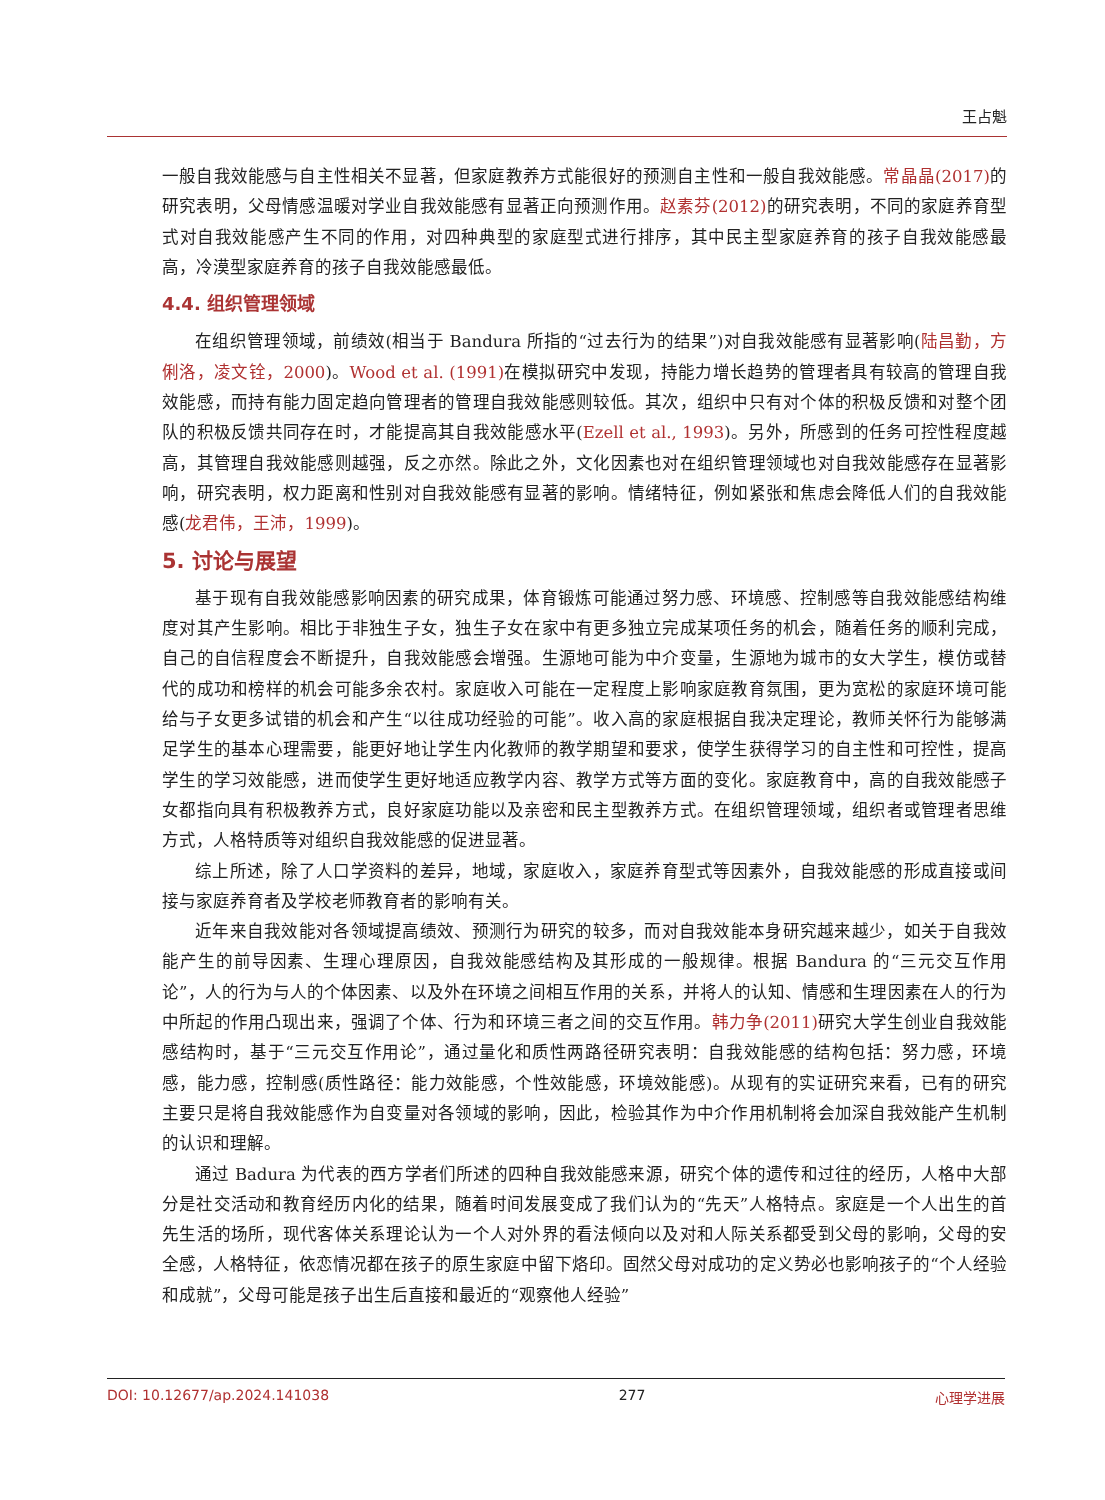王占魁
一般自我效能感与自主性相关不显著，但家庭教养方式能很好的预测自主性和一般自我效能感。常晶晶(2017) 的研究表明，父母情感温暖对学业自我效能感有显著正向预测作用。赵素芬(2012) 的研究表明，不同的家庭养育型式对自我效能感产生不同的作用，对四种典型的家庭型式进行排序，其中民主型家庭养育的孩子自我效能感最高，冷漠型家庭养育的孩子自我效能感最低。
4.4. 组织管理领域
在组织管理领域，前绩效(相当于 Bandura 所指的“过去行为的结果”)对自我效能感有显著影响(陆昌勤，方俐洛，凌文铨，2000)。Wood et al. (1991) 在模拟研究中发现，持能力增长趋势的管理者具有较高的管理自我效能感，而持有能力固定趋向管理者的管理自我效能感则较低。其次，组织中只有对个体的积极反馈和对整个团队的积极反馈共同存在时，才能提高其自我效能感水平(Ezell et al., 1993)。另外，所感到的任务可控性程度越高，其管理自我效能感则越强，反之亦然。除此之外，文化因素也对在组织管理领域也对自我效能感存在显著影响，研究表明，权力距离和性别对自我效能感有显著的影响。情绪特征，例如紧张和焦虑会降低人们的自我效能感(龙君伟，王沛，1999)。
5. 讨论与展望
基于现有自我效能感影响因素的研究成果，体育锻炼可能通过努力感、环境感、控制感等自我效能感结构维度对其产生影响。相比于非独生子女，独生子女在家中有更多独立完成某项任务的机会，随着任务的顺利完成，自己的自信程度会不断提升，自我效能感会增强。生源地可能为中介变量，生源地为城市的女大学生，模仿或替代的成功和榜样的机会可能多余农村。家庭收入可能在一定程度上影响家庭教育氛围，更为宽松的家庭环境可能给与子女更多试错的机会和产生“以往成功经验的可能”。收入高的家庭根据自我决定理论，教师关怀行为能够满足学生的基本心理需要，能更好地让学生内化教师的教学期望和要求，使学生获得学习的自主性和可控性，提高学生的学习效能感，进而使学生更好地适应教学内容、教学方式等方面的变化。家庭教育中，高的自我效能感子女都指向具有积极教养方式，良好家庭功能以及亲密和民主型教养方式。在组织管理领域，组织者或管理者思维方式，人格特质等对组织自我效能感的促进显著。
综上所述，除了人口学资料的差异，地域，家庭收入，家庭养育型式等因素外，自我效能感的形成直接或间接与家庭养育者及学校老师教育者的影响有关。
近年来自我效能对各领域提高绩效、预测行为研究的较多，而对自我效能本身研究越来越少，如关于自我效能产生的前导因素、生理心理原因，自我效能感结构及其形成的一般规律。根据 Bandura 的“三元交互作用论”，人的行为与人的个体因素、以及外在环境之间相互作用的关系，并将人的认知、情感和生理因素在人的行为中所起的作用凸现出来，强调了个体、行为和环境三者之间的交互作用。韩力争(2011) 研究大学生创业自我效能感结构时，基于“三元交互作用论”，通过量化和质性两路径研究表明：自我效能感的结构包括：努力感，环境感，能力感，控制感(质性路径：能力效能感，个性效能感，环境效能感)。从现有的实证研究来看，已有的研究主要只是将自我效能感作为自变量对各领域的影响，因此，检验其作为中介作用机制将会加深自我效能产生机制的认识和理解。
通过 Badura 为代表的西方学者们所述的四种自我效能感来源，研究个体的遗传和过往的经历，人格中大部分是社交活动和教育经历内化的结果，随着时间发展变成了我们认为的“先天”人格特点。家庭是一个人出生的首先生活的场所，现代客体关系理论认为一个人对外界的看法倾向以及对和人际关系都受到父母的影响，父母的安全感，人格特征，依恋情况都在孩子的原生家庭中留下烙印。固然父母对成功的定义势必也影响孩子的“个人经验和成就”，父母可能是孩子出生后直接和最近的“观察他人经验”
DOI: 10.12677/ap.2024.141038 277 心理学进展